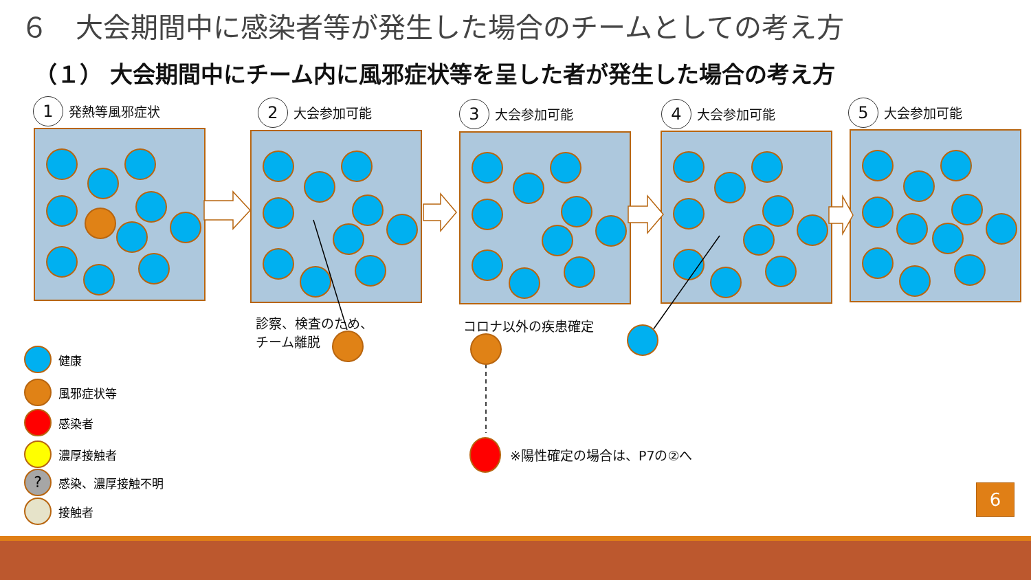６　大会期間中に感染者等が発生した場合のチームとしての考え方
（１） 大会期間中にチーム内に風邪症状等を呈した者が発生した場合の考え方
1 発熱等風邪症状 2 大会参加可能 3 大会参加可能 4 大会参加可能 5 大会参加可能
診察、検査のため、
チーム離脱
コロナ以外の疾患確定
※陽性確定の場合は、P7の②へ
健康
風邪症状等
感染者
濃厚接触者
? 感染、濃厚接触不明
接触者
6